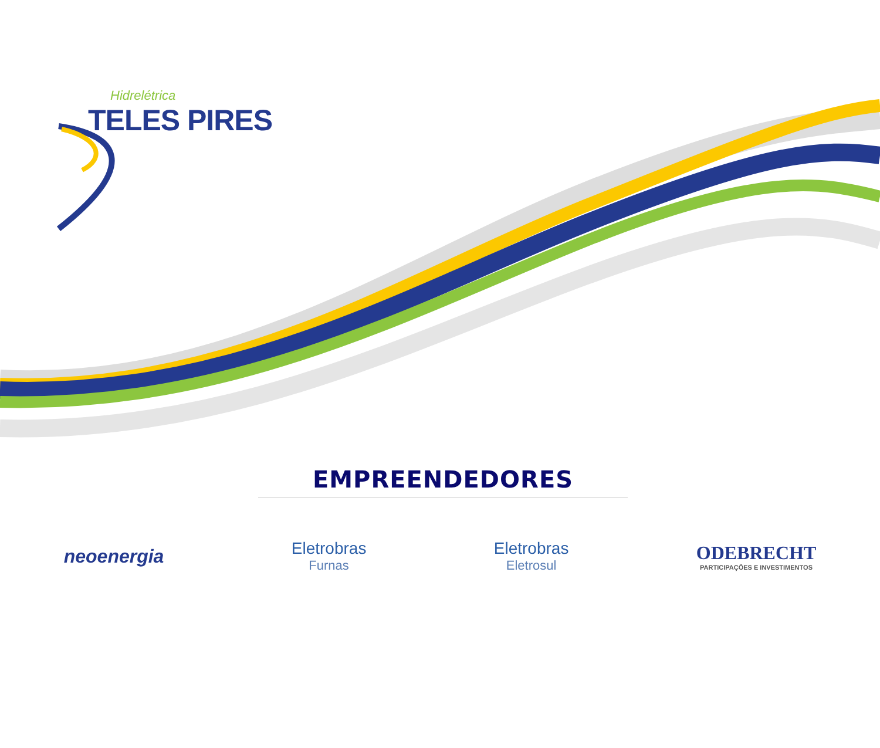Hidrelétrica
TELES PIRES
EMPREENDEDORES
neoenergia Eletrobras
Furnas
Eletrobras
Eletrosul
ODEBRECHT
PARTICIPAÇÕES E INVESTIMENTOS